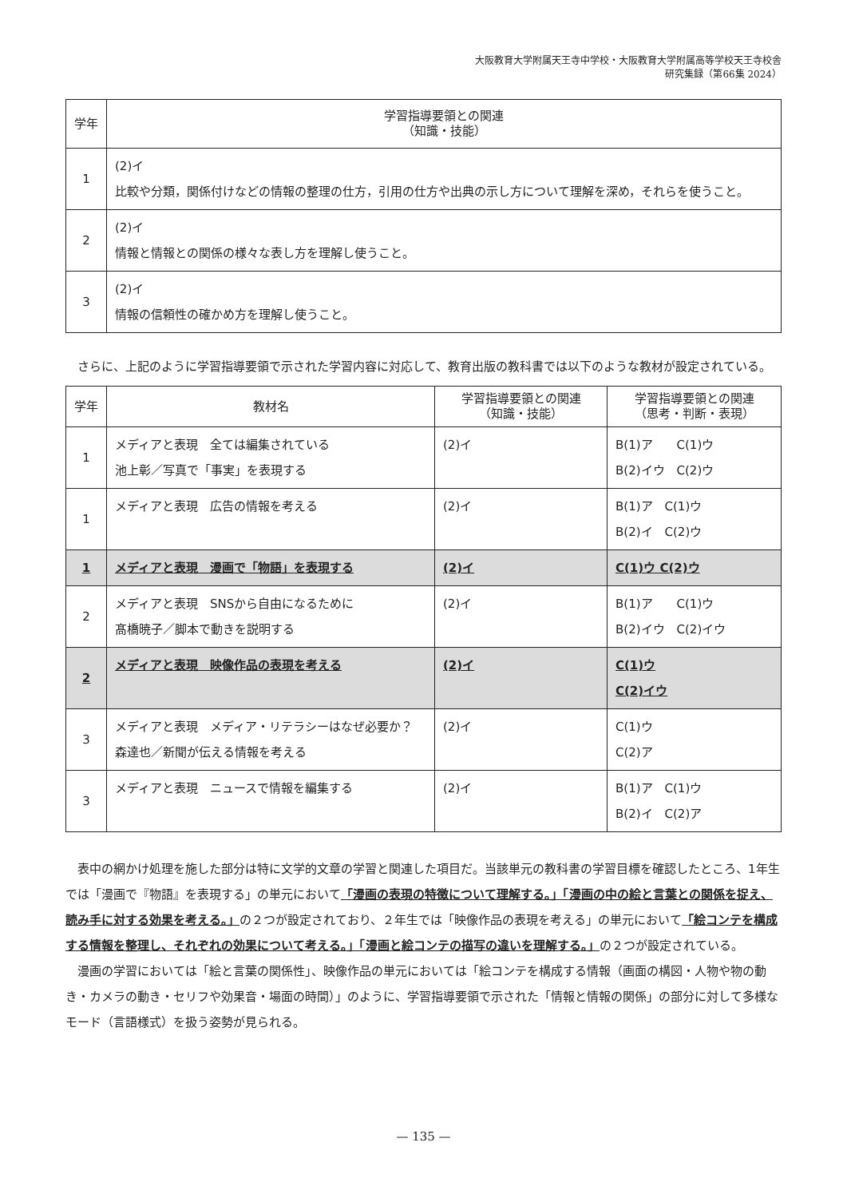大阪教育大学附属天王寺中学校・大阪教育大学附属高等学校天王寺校舎
研究集録（第66集 2024）
| 学年 | 学習指導要領との関連 （知識・技能） |
| --- | --- |
| 1 | (2)イ 比較や分類，関係付けなどの情報の整理の仕方，引用の仕方や出典の示し方について理解を深め，それらを使うこと。 |
| 2 | (2)イ 情報と情報との関係の様々な表し方を理解し使うこと。 |
| 3 | (2)イ 情報の信頼性の確かめ方を理解し使うこと。 |
さらに、上記のように学習指導要領で示された学習内容に対応して、教育出版の教科書では以下のような教材が設定されている。
| 学年 | 教材名 | 学習指導要領との関連 （知識・技能） | 学習指導要領との関連 （思考・判断・表現） |
| --- | --- | --- | --- |
| 1 | メディアと表現 全ては編集されている 池上彰／写真で「事実」を表現する | (2)イ | B(1)ア C(1)ウ B(2)イウ C(2)ウ |
| 1 | メディアと表現 広告の情報を考える | (2)イ | B(1)ア C(1)ウ B(2)イ C(2)ウ |
| 1 | メディアと表現 漫画で「物語」を表現する | (2)イ | C(1)ウ C(2)ウ |
| 2 | メディアと表現 SNSから自由になるために 髙橋暁子／脚本で動きを説明する | (2)イ | B(1)ア C(1)ウ B(2)イウ C(2)イウ |
| 2 | メディアと表現 映像作品の表現を考える | (2)イ | C(1)ウ C(2)イウ |
| 3 | メディアと表現 メディア・リテラシーはなぜ必要か？ 森達也／新聞が伝える情報を考える | (2)イ | C(1)ウ C(2)ア |
| 3 | メディアと表現 ニュースで情報を編集する | (2)イ | B(1)ア C(1)ウ B(2)イ C(2)ア |
表中の網かけ処理を施した部分は特に文学的文章の学習と関連した項目だ。当該単元の教科書の学習目標を確認したところ、1年生では「漫画で『物語』を表現する」の単元において「漫画の表現の特徴について理解する。」「漫画の中の絵と言葉との関係を捉え、読み手に対する効果を考える。」の２つが設定されており、２年生では「映像作品の表現を考える」の単元において「絵コンテを構成する情報を整理し、それぞれの効果について考える。」「漫画と絵コンテの描写の違いを理解する。」の２つが設定されている。
漫画の学習においては「絵と言葉の関係性」、映像作品の単元においては「絵コンテを構成する情報（画面の構図・人物や物の動き・カメラの動き・セリフや効果音・場面の時間）」のように、学習指導要領で示された「情報と情報の関係」の部分に対して多様なモード（言語様式）を扱う姿勢が見られる。
— 135 —